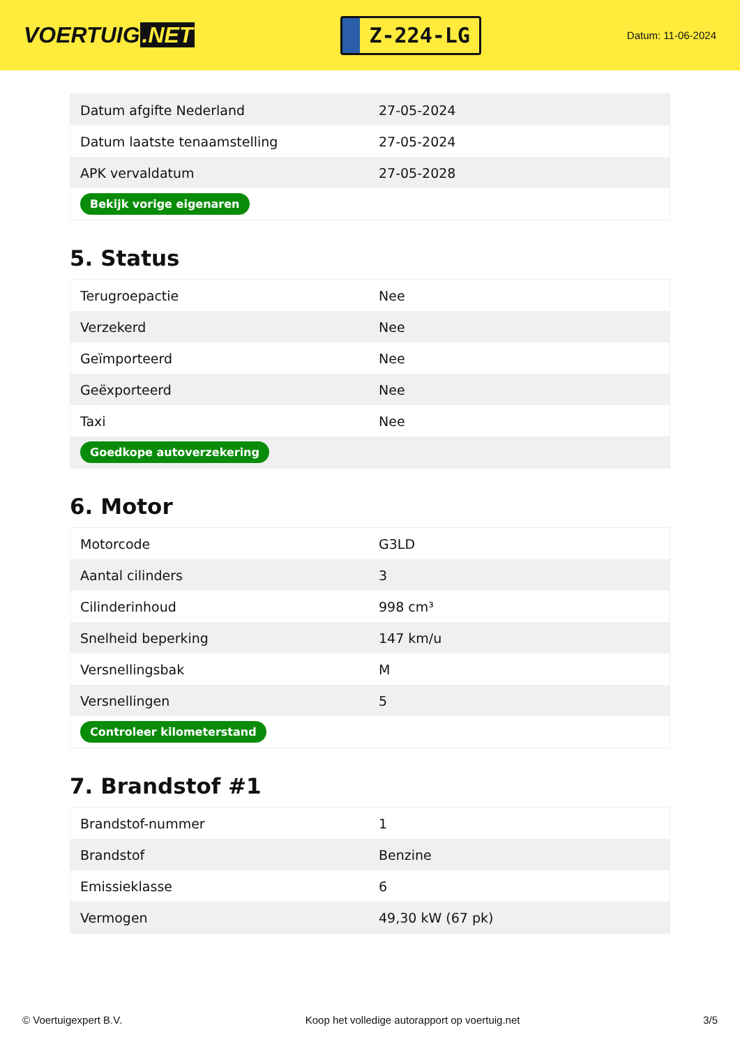VOERTUIG.NET
Z-224-LG
Datum: 11-06-2024
| Datum afgifte Nederland | 27-05-2024 |
| Datum laatste tenaamstelling | 27-05-2024 |
| APK vervaldatum | 27-05-2028 |
| Bekijk vorige eigenaren | |
5. Status
| Terugroepactie | Nee |
| Verzekerd | Nee |
| Geïmporteerd | Nee |
| Geëxporteerd | Nee |
| Taxi | Nee |
| Goedkope autoverzekering | |
6. Motor
| Motorcode | G3LD |
| Aantal cilinders | 3 |
| Cilinderinhoud | 998 cm³ |
| Snelheid beperking | 147 km/u |
| Versnellingsbak | M |
| Versnellingen | 5 |
| Controleer kilometerstand | |
7. Brandstof #1
| Brandstof-nummer | 1 |
| Brandstof | Benzine |
| Emissieklasse | 6 |
| Vermogen | 49,30 kW (67 pk) |
© Voertuigexpert B.V. Koop het volledige autorapport op voertuig.net 3/5